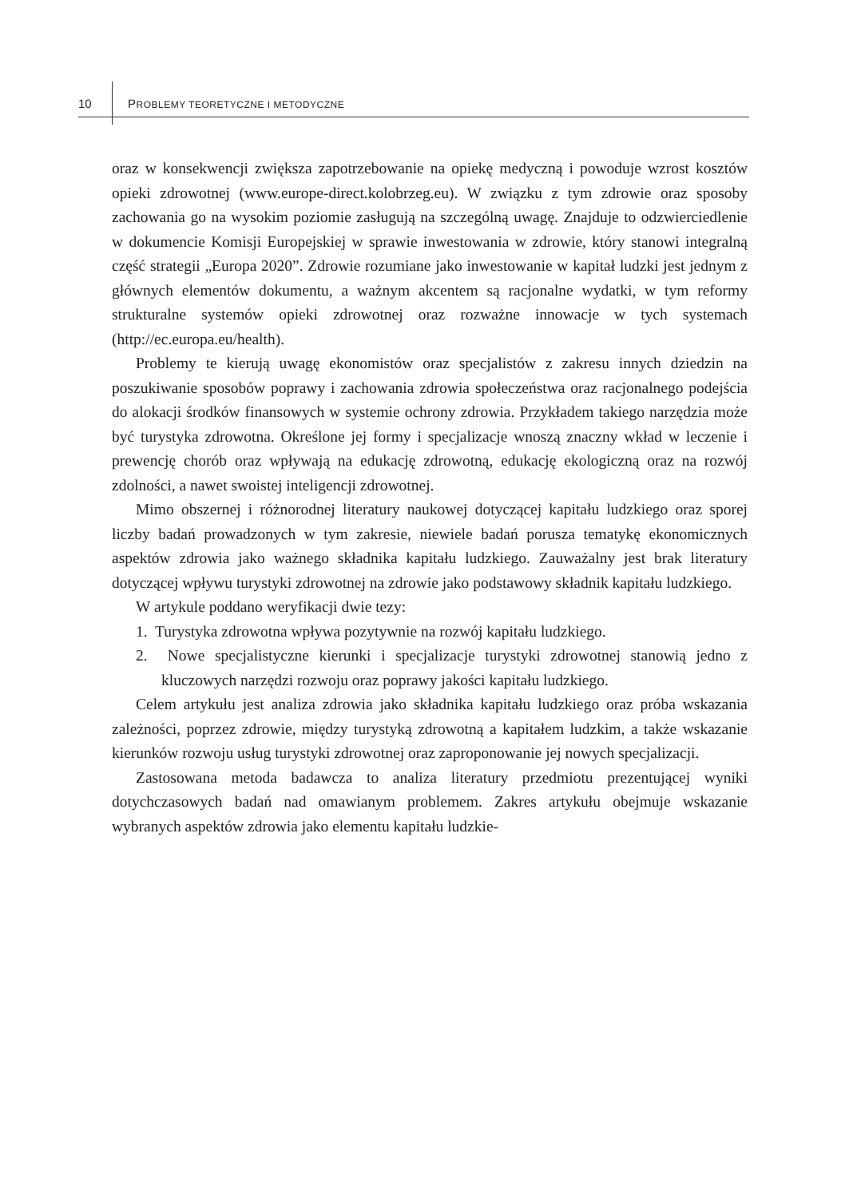10 PROBLEMY TEORETYCZNE I METODYCZNE
oraz w konsekwencji zwiększa zapotrzebowanie na opiekę medyczną i powoduje wzrost kosztów opieki zdrowotnej (www.europe-direct.kolobrzeg.eu). W związku z tym zdrowie oraz sposoby zachowania go na wysokim poziomie zasługują na szczególną uwagę. Znajduje to odzwierciedlenie w dokumencie Komisji Europejskiej w sprawie inwestowania w zdrowie, który stanowi integralną część strategii „Europa 2020”. Zdrowie rozumiane jako inwestowanie w kapitał ludzki jest jednym z głównych elementów dokumentu, a ważnym akcentem są racjonalne wydatki, w tym reformy strukturalne systemów opieki zdrowotnej oraz rozważne innowacje w tych systemach (http://ec.europa.eu/health).
Problemy te kierują uwagę ekonomistów oraz specjalistów z zakresu innych dziedzin na poszukiwanie sposobów poprawy i zachowania zdrowia społeczeństwa oraz racjonalnego podejścia do alokacji środków finansowych w systemie ochrony zdrowia. Przykładem takiego narzędzia może być turystyka zdrowotna. Określone jej formy i specjalizacje wnoszą znaczny wkład w leczenie i prewencję chorób oraz wpływają na edukację zdrowotną, edukację ekologiczną oraz na rozwój zdolności, a nawet swoistej inteligencji zdrowotnej.
Mimo obszernej i różnorodnej literatury naukowej dotyczącej kapitału ludzkiego oraz sporej liczby badań prowadzonych w tym zakresie, niewiele badań porusza tematykę ekonomicznych aspektów zdrowia jako ważnego składnika kapitału ludzkiego. Zauważalny jest brak literatury dotyczącej wpływu turystyki zdrowotnej na zdrowie jako podstawowy składnik kapitału ludzkiego.
W artykule poddano weryfikacji dwie tezy:
1. Turystyka zdrowotna wpływa pozytywnie na rozwój kapitału ludzkiego.
2. Nowe specjalistyczne kierunki i specjalizacje turystyki zdrowotnej stanowią jedno z kluczowych narzędzi rozwoju oraz poprawy jakości kapitału ludzkiego.
Celem artykułu jest analiza zdrowia jako składnika kapitału ludzkiego oraz próba wskazania zależności, poprzez zdrowie, między turystyką zdrowotną a kapitałem ludzkim, a także wskazanie kierunków rozwoju usług turystyki zdrowotnej oraz zaproponowanie jej nowych specjalizacji.
Zastosowana metoda badawcza to analiza literatury przedmiotu prezentującej wyniki dotychczasowych badań nad omawianym problemem. Zakres artykułu obejmuje wskazanie wybranych aspektów zdrowia jako elementu kapitału ludzkie-